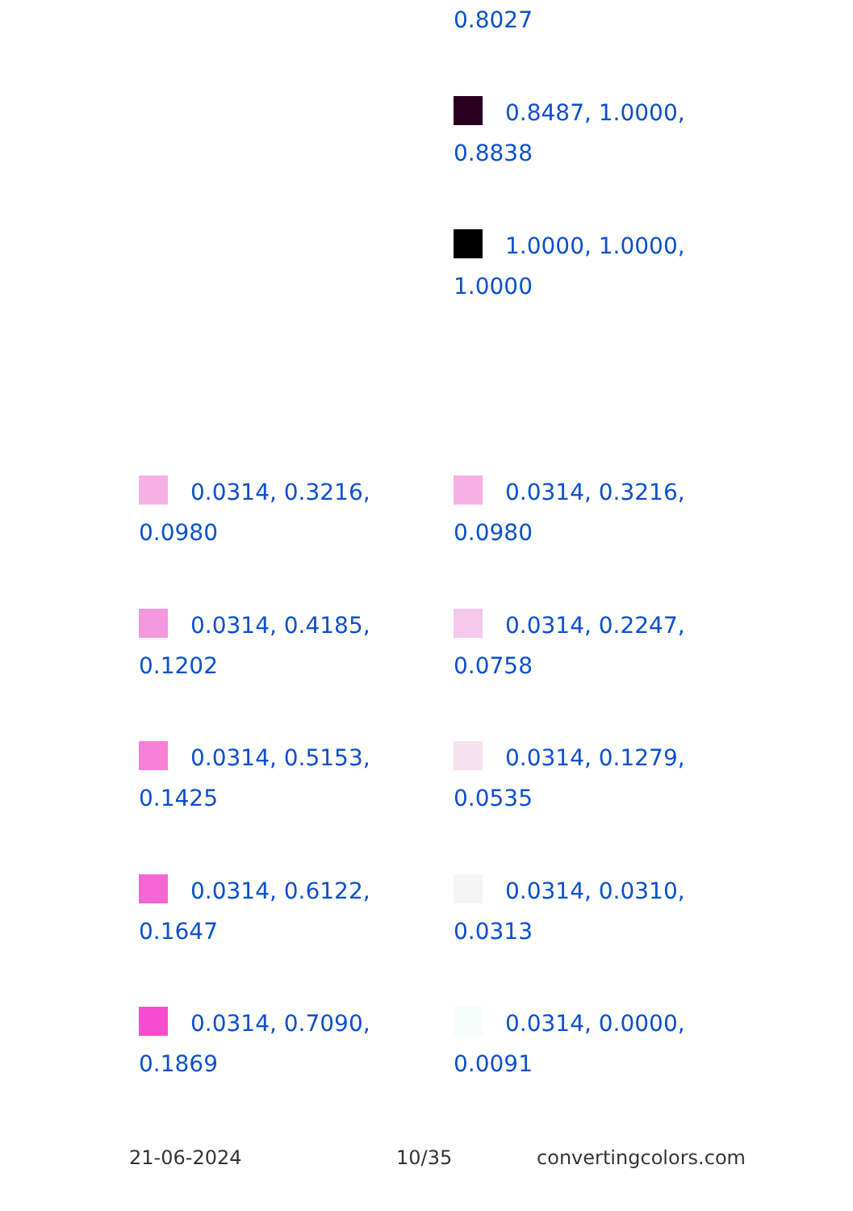0.8027
0.8487, 1.0000, 0.8838
1.0000, 1.0000, 1.0000
0.0314, 0.3216, 0.0980
0.0314, 0.4185, 0.1202
0.0314, 0.5153, 0.1425
0.0314, 0.6122, 0.1647
0.0314, 0.7090, 0.1869
0.0314, 0.3216, 0.0980
0.0314, 0.2247, 0.0758
0.0314, 0.1279, 0.0535
0.0314, 0.0310, 0.0313
0.0314, 0.0000, 0.0091
21-06-2024 10/35 convertingcolors.com